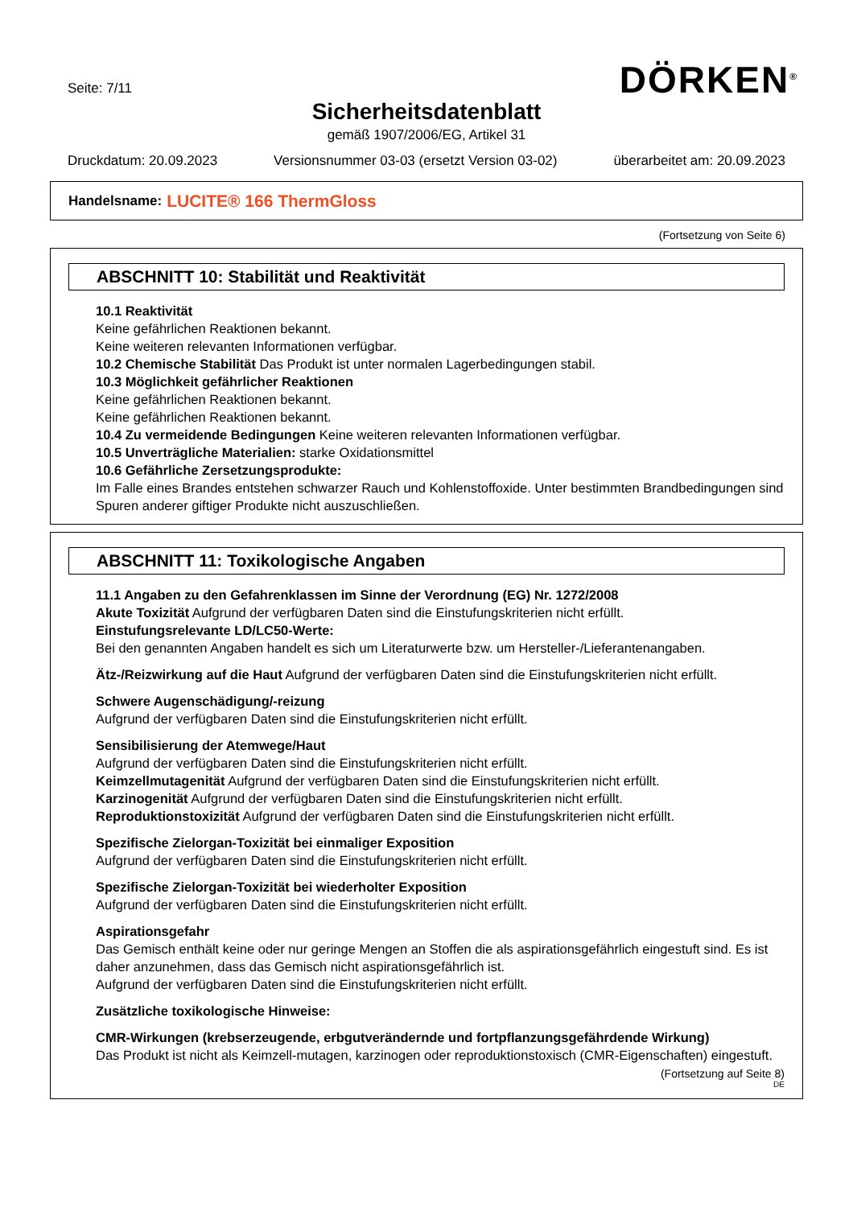Seite: 7/11 DÖRKEN<sup>®</sup>
Sicherheitsdatenblatt
gemäß 1907/2006/EG, Artikel 31
Druckdatum: 20.09.2023 Versionsnummer 03-03 (ersetzt Version 03-02) überarbeitet am: 20.09.2023
Handelsname: LUCITE® 166 ThermGloss
(Fortsetzung von Seite 6)
ABSCHNITT 10: Stabilität und Reaktivität
10.1 Reaktivität
Keine gefährlichen Reaktionen bekannt.
Keine weiteren relevanten Informationen verfügbar.
10.2 Chemische Stabilität Das Produkt ist unter normalen Lagerbedingungen stabil.
10.3 Möglichkeit gefährlicher Reaktionen
Keine gefährlichen Reaktionen bekannt.
Keine gefährlichen Reaktionen bekannt.
10.4 Zu vermeidende Bedingungen Keine weiteren relevanten Informationen verfügbar.
10.5 Unverträgliche Materialien: starke Oxidationsmittel
10.6 Gefährliche Zersetzungsprodukte:
Im Falle eines Brandes entstehen schwarzer Rauch und Kohlenstoffoxide. Unter bestimmten Brandbedingungen sind Spuren anderer giftiger Produkte nicht auszuschließen.
ABSCHNITT 11: Toxikologische Angaben
11.1 Angaben zu den Gefahrenklassen im Sinne der Verordnung (EG) Nr. 1272/2008
Akute Toxizität Aufgrund der verfügbaren Daten sind die Einstufungskriterien nicht erfüllt.
Einstufungsrelevante LD/LC50-Werte:
Bei den genannten Angaben handelt es sich um Literaturwerte bzw. um Hersteller-/Lieferantenangaben.
Ätz-/Reizwirkung auf die Haut Aufgrund der verfügbaren Daten sind die Einstufungskriterien nicht erfüllt.
Schwere Augenschädigung/-reizung
Aufgrund der verfügbaren Daten sind die Einstufungskriterien nicht erfüllt.
Sensibilisierung der Atemwege/Haut
Aufgrund der verfügbaren Daten sind die Einstufungskriterien nicht erfüllt.
Keimzellmutagenität Aufgrund der verfügbaren Daten sind die Einstufungskriterien nicht erfüllt.
Karzinogenität Aufgrund der verfügbaren Daten sind die Einstufungskriterien nicht erfüllt.
Reproduktionstoxizität Aufgrund der verfügbaren Daten sind die Einstufungskriterien nicht erfüllt.
Spezifische Zielorgan-Toxizität bei einmaliger Exposition
Aufgrund der verfügbaren Daten sind die Einstufungskriterien nicht erfüllt.
Spezifische Zielorgan-Toxizität bei wiederholter Exposition
Aufgrund der verfügbaren Daten sind die Einstufungskriterien nicht erfüllt.
Aspirationsgefahr
Das Gemisch enthält keine oder nur geringe Mengen an Stoffen die als aspirationsgefährlich eingestuft sind. Es ist daher anzunehmen, dass das Gemisch nicht aspirationsgefährlich ist.
Aufgrund der verfügbaren Daten sind die Einstufungskriterien nicht erfüllt.
Zusätzliche toxikologische Hinweise:
CMR-Wirkungen (krebserzeugende, erbgutverändernde und fortpflanzungsgefährdende Wirkung)
Das Produkt ist nicht als Keimzell-mutagen, karzinogen oder reproduktionstoxisch (CMR-Eigenschaften) eingestuft.
(Fortsetzung auf Seite 8)
DE